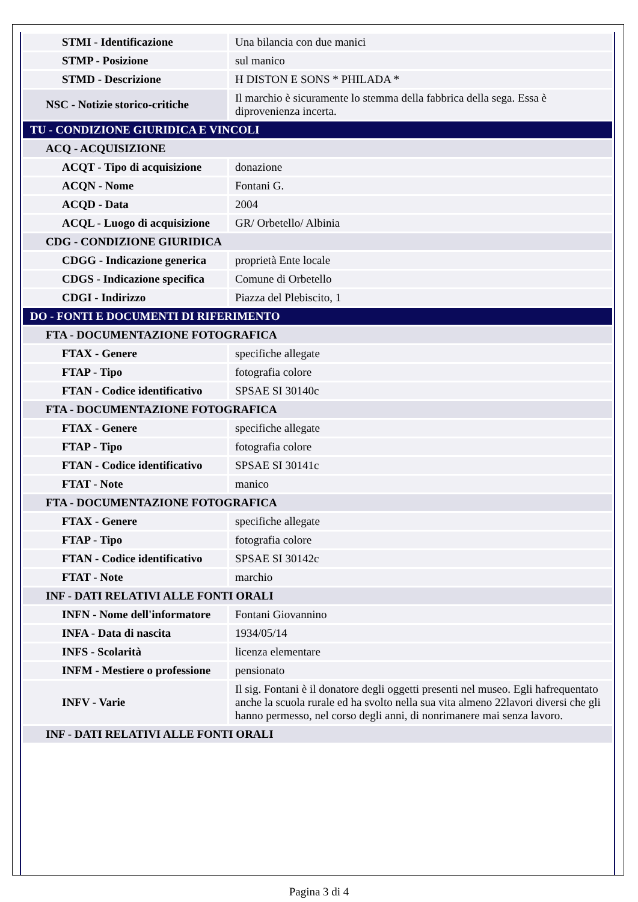| STMI - Identificazione | Una bilancia con due manici |
| STMP - Posizione | sul manico |
| STMD - Descrizione | H DISTON E SONS * PHILADA * |
| NSC - Notizie storico-critiche | Il marchio è sicuramente lo stemma della fabbrica della sega. Essa è diprovenienza incerta. |
| TU - CONDIZIONE GIURIDICA E VINCOLI | |
| ACQ - ACQUISIZIONE | |
| ACQT - Tipo di acquisizione | donazione |
| ACQN - Nome | Fontani G. |
| ACQD - Data | 2004 |
| ACQL - Luogo di acquisizione | GR/ Orbetello/ Albinia |
| CDG - CONDIZIONE GIURIDICA | |
| CDGG - Indicazione generica | proprietà Ente locale |
| CDGS - Indicazione specifica | Comune di Orbetello |
| CDGI - Indirizzo | Piazza del Plebiscito, 1 |
| DO - FONTI E DOCUMENTI DI RIFERIMENTO | |
| FTA - DOCUMENTAZIONE FOTOGRAFICA | |
| FTAX - Genere | specifiche allegate |
| FTAP - Tipo | fotografia colore |
| FTAN - Codice identificativo | SPSAE SI 30140c |
| FTA - DOCUMENTAZIONE FOTOGRAFICA | |
| FTAX - Genere | specifiche allegate |
| FTAP - Tipo | fotografia colore |
| FTAN - Codice identificativo | SPSAE SI 30141c |
| FTAT - Note | manico |
| FTA - DOCUMENTAZIONE FOTOGRAFICA | |
| FTAX - Genere | specifiche allegate |
| FTAP - Tipo | fotografia colore |
| FTAN - Codice identificativo | SPSAE SI 30142c |
| FTAT - Note | marchio |
| INF - DATI RELATIVI ALLE FONTI ORALI | |
| INFN - Nome dell'informatore | Fontani Giovannino |
| INFA - Data di nascita | 1934/05/14 |
| INFS - Scolarità | licenza elementare |
| INFM - Mestiere o professione | pensionato |
| INFV - Varie | Il sig. Fontani è il donatore degli oggetti presenti nel museo. Egli hafrequentato anche la scuola rurale ed ha svolto nella sua vita almeno 22lavori diversi che gli hanno permesso, nel corso degli anni, di nonrimanere mai senza lavoro. |
| INF - DATI RELATIVI ALLE FONTI ORALI | |
Pagina 3 di 4